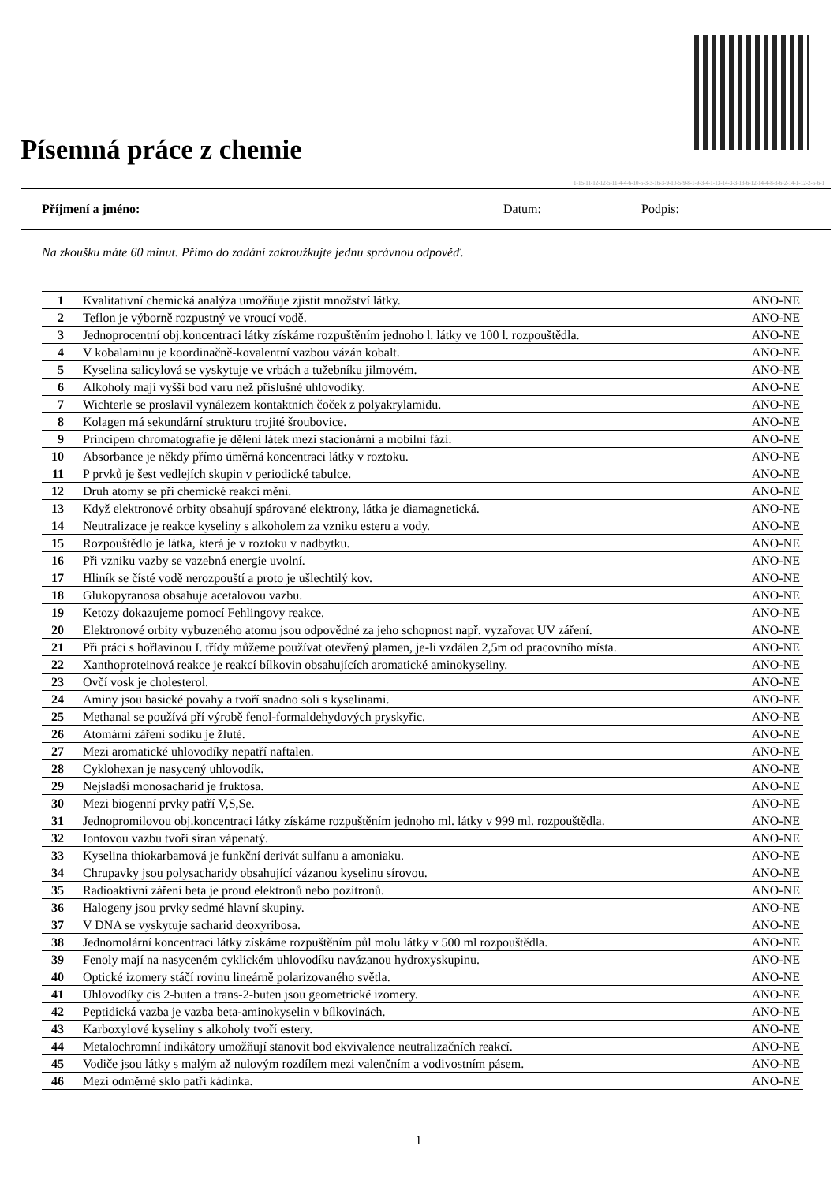Písemná práce z chemie
1-15-11-12-12-5-11-4-4-6-10-5-3-3-16-3-9-10-5-9-8-1-9-3-4-1-13-14-3-3-13-6-12-14-4-8-3-6-2-14-1-12-2-5-6-1
Příjmení a jméno: Datum: Podpis:
Na zkoušku máte 60 minut. Přímo do zadání zakroužkujte jednu správnou odpověď.
| 1 | Kvalitativní chemická analýza umožňuje zjistit množství látky. | ANO-NE |
| 2 | Teflon je výborně rozpustný ve vroucí vodě. | ANO-NE |
| 3 | Jednoprocentní obj.koncentraci látky získáme rozpuštěním jednoho l. látky ve 100 l. rozpouštědla. | ANO-NE |
| 4 | V kobalaminu je koordinačně-kovalentní vazbou vázán kobalt. | ANO-NE |
| 5 | Kyselina salicylová se vyskytuje ve vrbách a tužebníku jilmovém. | ANO-NE |
| 6 | Alkoholy mají vyšší bod varu než příslušné uhlovodíky. | ANO-NE |
| 7 | Wichterle se proslavil vynálezem kontaktních čoček z polyakrylamidu. | ANO-NE |
| 8 | Kolagen má sekundární strukturu trojité šroubovice. | ANO-NE |
| 9 | Principem chromatografie je dělení látek mezi stacionární a mobilní fází. | ANO-NE |
| 10 | Absorbance je někdy přímo úměrná koncentraci látky v roztoku. | ANO-NE |
| 11 | P prvků je šest vedlejích skupin v periodické tabulce. | ANO-NE |
| 12 | Druh atomy se při chemické reakci mění. | ANO-NE |
| 13 | Když elektronové orbity obsahují spárované elektrony, látka je diamagnetická. | ANO-NE |
| 14 | Neutralizace je reakce kyseliny s alkoholem za vzniku esteru a vody. | ANO-NE |
| 15 | Rozpouštědlo je látka, která je v roztoku v nadbytku. | ANO-NE |
| 16 | Při vzniku vazby se vazebná energie uvolní. | ANO-NE |
| 17 | Hliník se čísté vodě nerozpouští a proto je ušlechtilý kov. | ANO-NE |
| 18 | Glukopyranosa obsahuje acetalovou vazbu. | ANO-NE |
| 19 | Ketozy dokazujeme pomocí Fehlingovy reakce. | ANO-NE |
| 20 | Elektronové orbity vybuzeného atomu jsou odpovědné za jeho schopnost např. vyzařovat UV záření. | ANO-NE |
| 21 | Při práci s hořlavinou I. třídy můžeme používat otevřený plamen, je-li vzdálen 2,5m od pracovního místa. | ANO-NE |
| 22 | Xanthoproteinová reakce je reakcí bílkovin obsahujících aromatické aminokyseliny. | ANO-NE |
| 23 | Ovčí vosk je cholesterol. | ANO-NE |
| 24 | Aminy jsou basické povahy a tvoří snadno soli s kyselinami. | ANO-NE |
| 25 | Methanal se používá pří výrobě fenol-formaldehydových pryskyřic. | ANO-NE |
| 26 | Atomární záření sodíku je žluté. | ANO-NE |
| 27 | Mezi aromatické uhlovodíky nepatří naftalen. | ANO-NE |
| 28 | Cyklohexan je nasycený uhlovodík. | ANO-NE |
| 29 | Nejsladší monosacharid je fruktosa. | ANO-NE |
| 30 | Mezi biogenní prvky patří V,S,Se. | ANO-NE |
| 31 | Jednopromilovou obj.koncentraci látky získáme rozpuštěním jednoho ml. látky v 999 ml. rozpouštědla. | ANO-NE |
| 32 | Iontovou vazbu tvoří síran vápenatý. | ANO-NE |
| 33 | Kyselina thiokarbamová je funkční derivát sulfanu a amoniaku. | ANO-NE |
| 34 | Chrupavky jsou polysacharidy obsahující vázanou kyselinu sírovou. | ANO-NE |
| 35 | Radioaktivní záření beta je proud elektronů nebo pozitronů. | ANO-NE |
| 36 | Halogeny jsou prvky sedmé hlavní skupiny. | ANO-NE |
| 37 | V DNA se vyskytuje sacharid deoxyribosa. | ANO-NE |
| 38 | Jednomolární koncentraci látky získáme rozpuštěním půl molu látky v 500 ml rozpouštědla. | ANO-NE |
| 39 | Fenoly mají na nasyceném cyklickém uhlovodíku navázanou hydroxyskupinu. | ANO-NE |
| 40 | Optické izomery stáčí rovinu lineárně polarizovaného světla. | ANO-NE |
| 41 | Uhlovodíky cis 2-buten a trans-2-buten jsou geometrické izomery. | ANO-NE |
| 42 | Peptidická vazba je vazba beta-aminokyselin v bílkovinách. | ANO-NE |
| 43 | Karboxylové kyseliny s alkoholy tvoří estery. | ANO-NE |
| 44 | Metalochromní indikátory umožňují stanovit bod ekvivalence neutralizačních reakcí. | ANO-NE |
| 45 | Vodiče jsou látky s malým až nulovým rozdílem mezi valenčním a vodivostním pásem. | ANO-NE |
| 46 | Mezi odměrné sklo patří kádinka. | ANO-NE |
1